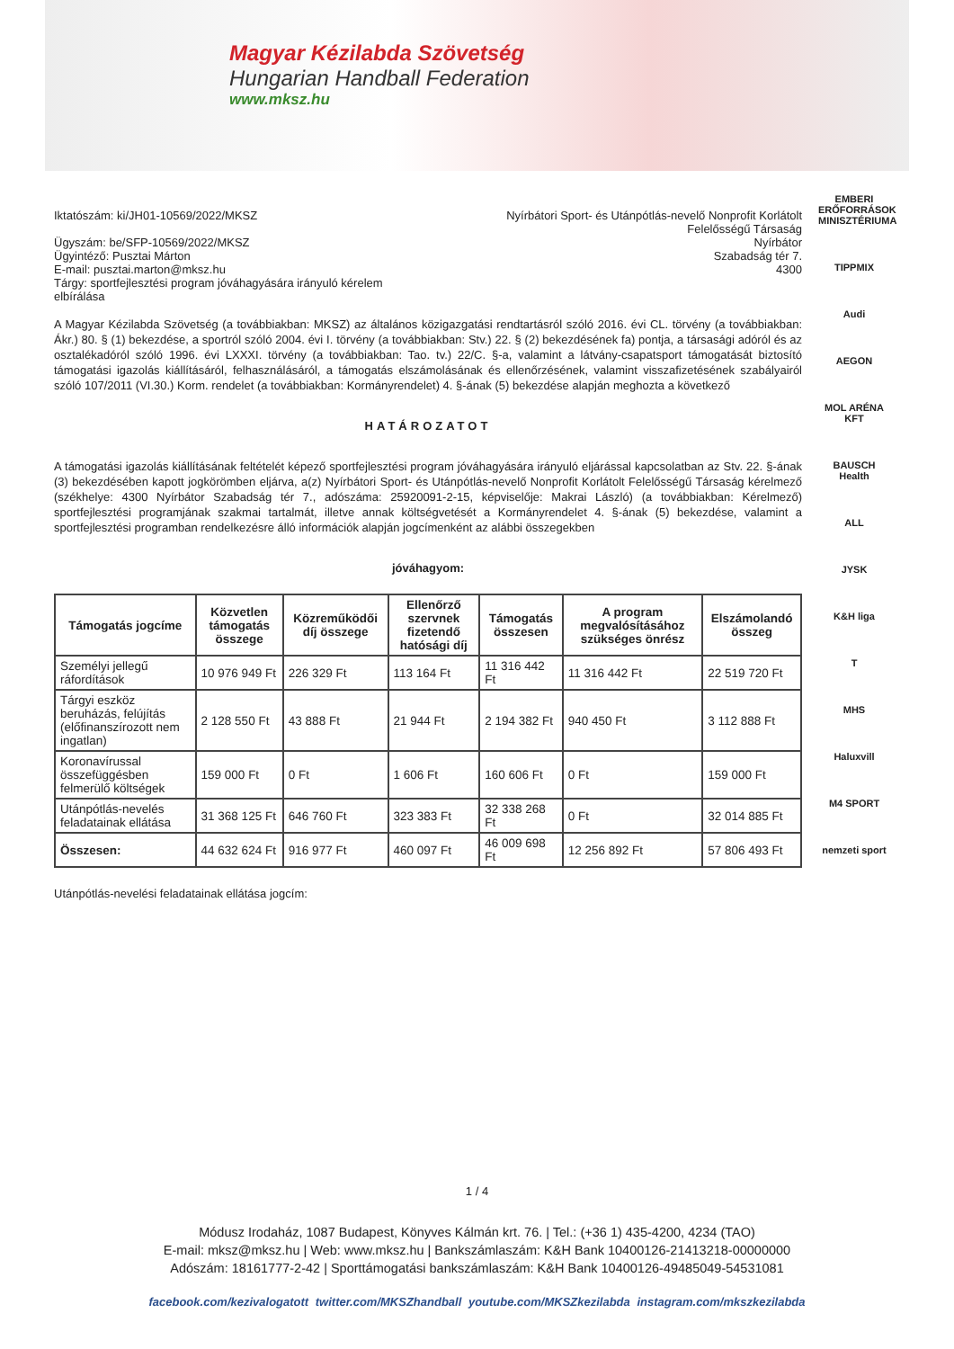Magyar Kézilabda Szövetség
Hungarian Handball Federation
www.mksz.hu
Iktatószám: ki/JH01-10569/2022/MKSZ
Ügyszám: be/SFP-10569/2022/MKSZ
Ügyintéző: Pusztai Márton
E-mail: pusztai.marton@mksz.hu
Tárgy: sportfejlesztési program jóváhagyására irányuló kérelem
elbírálása
Nyírbátori Sport- és Utánpótlás-nevelő Nonprofit Korlátolt
Felelősségű Társaság
Nyírbátor
Szabadság tér 7.
4300
A Magyar Kézilabda Szövetség (a továbbiakban: MKSZ) az általános közigazgatási rendtartásról szóló 2016. évi CL. törvény (a továbbiakban: Ákr.) 80. § (1) bekezdése, a sportról szóló 2004. évi I. törvény (a továbbiakban: Stv.) 22. § (2) bekezdésének fa) pontja, a társasági adóról és az osztalékadóról szóló 1996. évi LXXXI. törvény (a továbbiakban: Tao. tv.) 22/C. §-a, valamint a látvány-csapatsport támogatását biztosító támogatási igazolás kiállításáról, felhasználásáról, a támogatás elszámolásának és ellenőrzésének, valamint visszafizetésének szabályairól szóló 107/2011 (VI.30.) Korm. rendelet (a továbbiakban: Kormányrendelet) 4. §-ának (5) bekezdése alapján meghozta a következő
HATÁROZATOT
A támogatási igazolás kiállításának feltételét képező sportfejlesztési program jóváhagyására irányuló eljárással kapcsolatban az Stv. 22. §-ának (3) bekezdésében kapott jogkörömben eljárva, a(z) Nyírbátori Sport- és Utánpótlás-nevelő Nonprofit Korlátolt Felelősségű Társaság kérelmező (székhelye: 4300 Nyírbátor Szabadság tér 7., adószáma: 25920091-2-15, képviselője: Makrai László) (a továbbiakban: Kérelmező) sportfejlesztési programjának szakmai tartalmát, illetve annak költségvetését a Kormányrendelet 4. §-ának (5) bekezdése, valamint a sportfejlesztési programban rendelkezésre álló információk alapján jogcímenként az alábbi összegekben
jóváhagyom:
| Támogatás jogcíme | Közvetlen támogatás összege | Közreműködői díj összege | Ellenőrző szervnek fizetendő hatósági díj | Támogatás összesen | A program megvalósításához szükséges önrész | Elszámolandó összeg |
| --- | --- | --- | --- | --- | --- | --- |
| Személyi jellegű ráfordítások | 10 976 949 Ft | 226 329 Ft | 113 164 Ft | 11 316 442 Ft | 11 316 442 Ft | 22 519 720 Ft |
| Tárgyi eszköz beruházás, felújítás (előfinanszírozott nem ingatlan) | 2 128 550 Ft | 43 888 Ft | 21 944 Ft | 2 194 382 Ft | 940 450 Ft | 3 112 888 Ft |
| Koronavírussal összefüggésben felmerülő költségek | 159 000 Ft | 0 Ft | 1 606 Ft | 160 606 Ft | 0 Ft | 159 000 Ft |
| Utánpótlás-nevelés feladatainak ellátása | 31 368 125 Ft | 646 760 Ft | 323 383 Ft | 32 338 268 Ft | 0 Ft | 32 014 885 Ft |
| Összesen: | 44 632 624 Ft | 916 977 Ft | 460 097 Ft | 46 009 698 Ft | 12 256 892 Ft | 57 806 493 Ft |
Utánpótlás-nevelési feladatainak ellátása jogcím:
EMBERI ERŐFORRÁSOK MINISZTÉRIUMA
TIPPMIX
Audi
AEGON
MOL ARÉNA KFT
BAUSCH Health
ALL
JYSK
K&H liga
T
MHS
Haluxvill
M4 SPORT
nemzeti sport
1 / 4
Módusz Irodaház, 1087 Budapest, Könyves Kálmán krt. 76. | Tel.: (+36 1) 435-4200, 4234 (TAO)
E-mail: mksz@mksz.hu | Web: www.mksz.hu | Bankszámlaszám: K&H Bank 10400126-21413218-00000000
Adószám: 18161777-2-42 | Sporttámogatási bankszámlaszám: K&H Bank 10400126-49485049-54531081
facebook.com/kezivalogatott twitter.com/MKSZhandball youtube.com/MKSZkezilabda instagram.com/mkszkezilabda